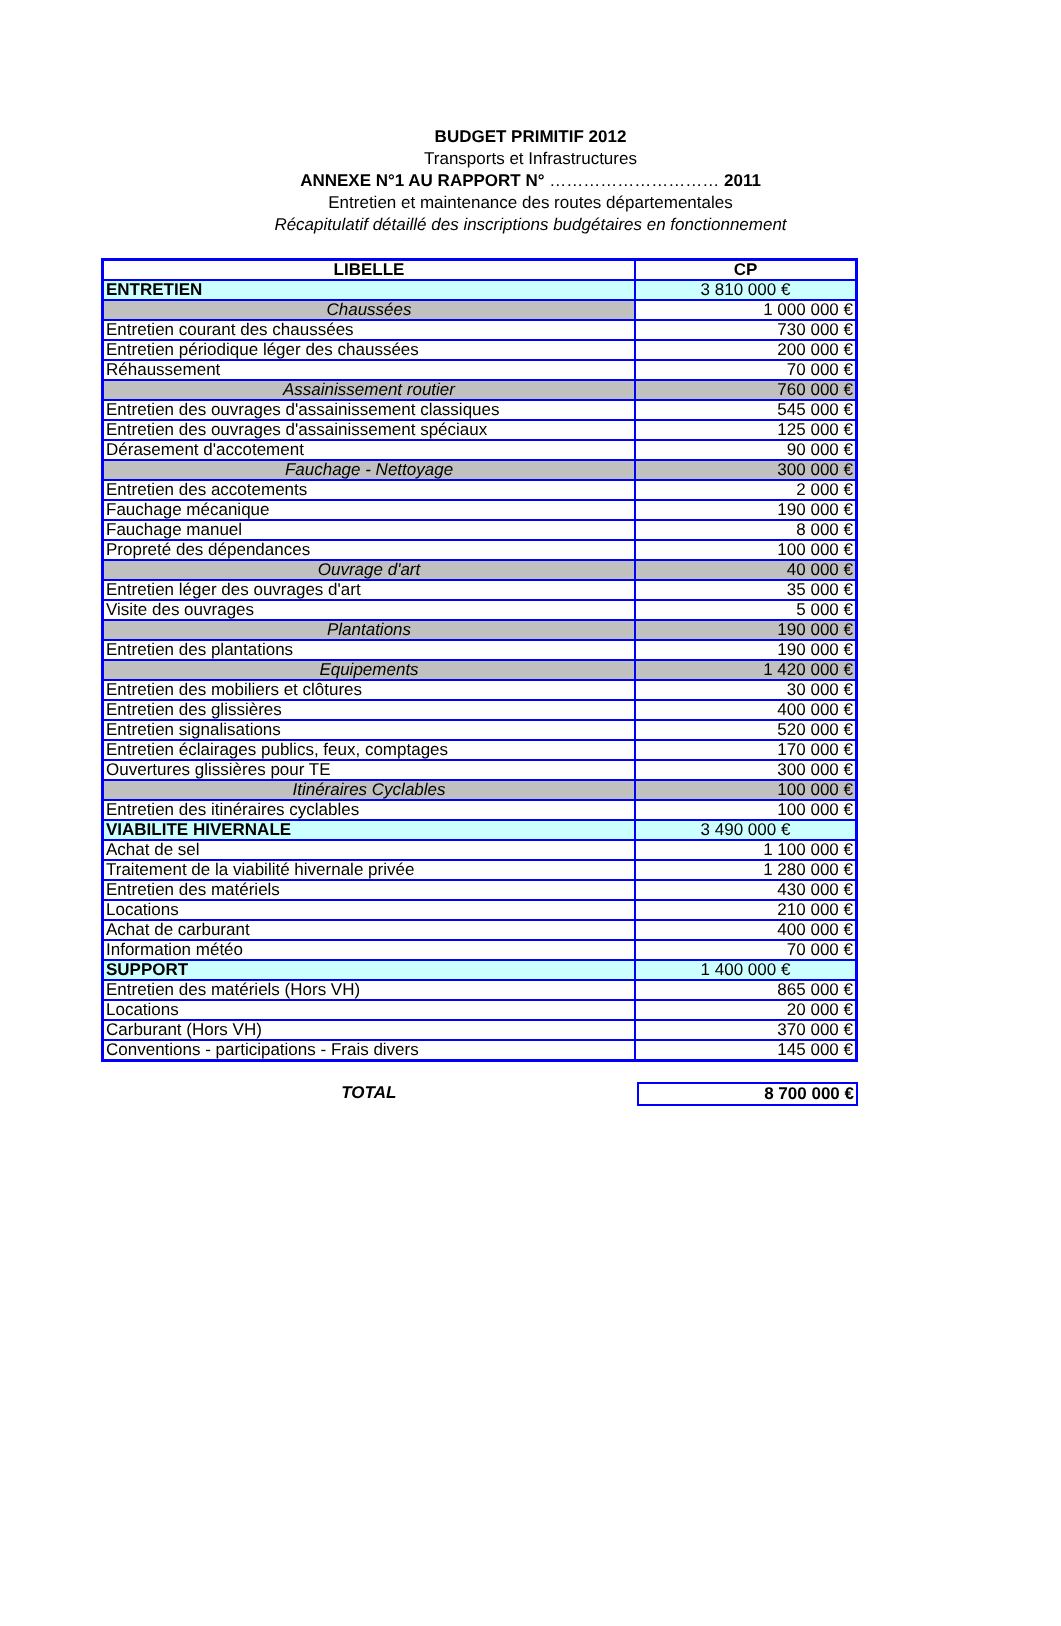BUDGET PRIMITIF 2012
Transports et Infrastructures
ANNEXE N°1 AU RAPPORT N° ………………………… 2011
Entretien et maintenance des routes départementales
Récapitulatif détaillé des inscriptions budgétaires en fonctionnement
| LIBELLE | CP |
| --- | --- |
| ENTRETIEN | 3 810 000 € |
| Chaussées | 1 000 000 € |
| Entretien courant des chaussées | 730 000 € |
| Entretien périodique léger des chaussées | 200 000 € |
| Réhaussement | 70 000 € |
| Assainissement routier | 760 000 € |
| Entretien des ouvrages d'assainissement classiques | 545 000 € |
| Entretien des ouvrages d'assainissement spéciaux | 125 000 € |
| Dérasement d'accotement | 90 000 € |
| Fauchage - Nettoyage | 300 000 € |
| Entretien des accotements | 2 000 € |
| Fauchage mécanique | 190 000 € |
| Fauchage manuel | 8 000 € |
| Propreté des dépendances | 100 000 € |
| Ouvrage d'art | 40 000 € |
| Entretien léger des ouvrages d'art | 35 000 € |
| Visite des ouvrages | 5 000 € |
| Plantations | 190 000 € |
| Entretien des plantations | 190 000 € |
| Equipements | 1 420 000 € |
| Entretien des mobiliers et clôtures | 30 000 € |
| Entretien des glissières | 400 000 € |
| Entretien signalisations | 520 000 € |
| Entretien éclairages publics, feux, comptages | 170 000 € |
| Ouvertures glissières pour TE | 300 000 € |
| Itinéraires Cyclables | 100 000 € |
| Entretien des itinéraires cyclables | 100 000 € |
| VIABILITE HIVERNALE | 3 490 000 € |
| Achat de sel | 1 100 000 € |
| Traitement de la viabilité hivernale privée | 1 280 000 € |
| Entretien des matériels | 430 000 € |
| Locations | 210 000 € |
| Achat de carburant | 400 000 € |
| Information météo | 70 000 € |
| SUPPORT | 1 400 000 € |
| Entretien des matériels (Hors VH) | 865 000 € |
| Locations | 20 000 € |
| Carburant (Hors VH) | 370 000 € |
| Conventions - participations - Frais divers | 145 000 € |
TOTAL
8 700 000 €